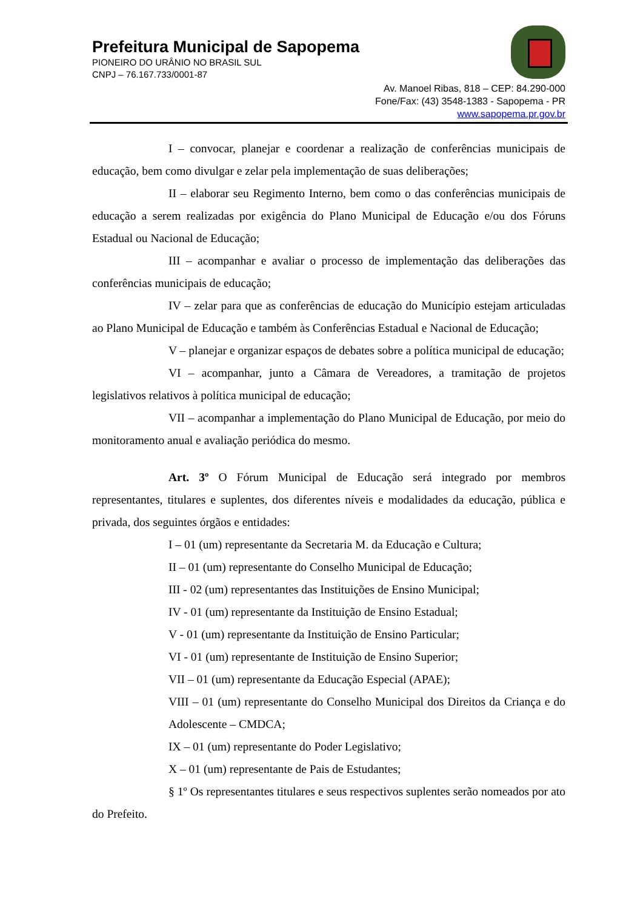Prefeitura Municipal de Sapopema
PIONEIRO DO URÂNIO NO BRASIL SUL
CNPJ – 76.167.733/0001-87
Av. Manoel Ribas, 818 – CEP: 84.290-000
Fone/Fax: (43) 3548-1383 - Sapopema - PR
www.sapopema.pr.gov.br
I – convocar, planejar e coordenar a realização de conferências municipais de educação, bem como divulgar e zelar pela implementação de suas deliberações;
II – elaborar seu Regimento Interno, bem como o das conferências municipais de educação a serem realizadas por exigência do Plano Municipal de Educação e/ou dos Fóruns Estadual ou Nacional de Educação;
III – acompanhar e avaliar o processo de implementação das deliberações das conferências municipais de educação;
IV – zelar para que as conferências de educação do Município estejam articuladas ao Plano Municipal de Educação e também às Conferências Estadual e Nacional de Educação;
V – planejar e organizar espaços de debates sobre a política municipal de educação;
VI – acompanhar, junto a Câmara de Vereadores, a tramitação de projetos legislativos relativos à política municipal de educação;
VII – acompanhar a implementação do Plano Municipal de Educação, por meio do monitoramento anual e avaliação periódica do mesmo.
Art. 3º O Fórum Municipal de Educação será integrado por membros representantes, titulares e suplentes, dos diferentes níveis e modalidades da educação, pública e privada, dos seguintes órgãos e entidades:
I – 01 (um) representante da Secretaria M. da Educação e Cultura;
II – 01 (um) representante do Conselho Municipal de Educação;
III - 02 (um) representantes das Instituições de Ensino Municipal;
IV - 01 (um) representante da Instituição de Ensino Estadual;
V - 01 (um) representante da Instituição de Ensino Particular;
VI - 01 (um) representante de Instituição de Ensino Superior;
VII – 01 (um) representante da Educação Especial (APAE);
VIII – 01 (um) representante do Conselho Municipal dos Direitos da Criança e do Adolescente – CMDCA;
IX – 01 (um) representante do Poder Legislativo;
X – 01 (um) representante de Pais de Estudantes;
§ 1º Os representantes titulares e seus respectivos suplentes serão nomeados por ato do Prefeito.